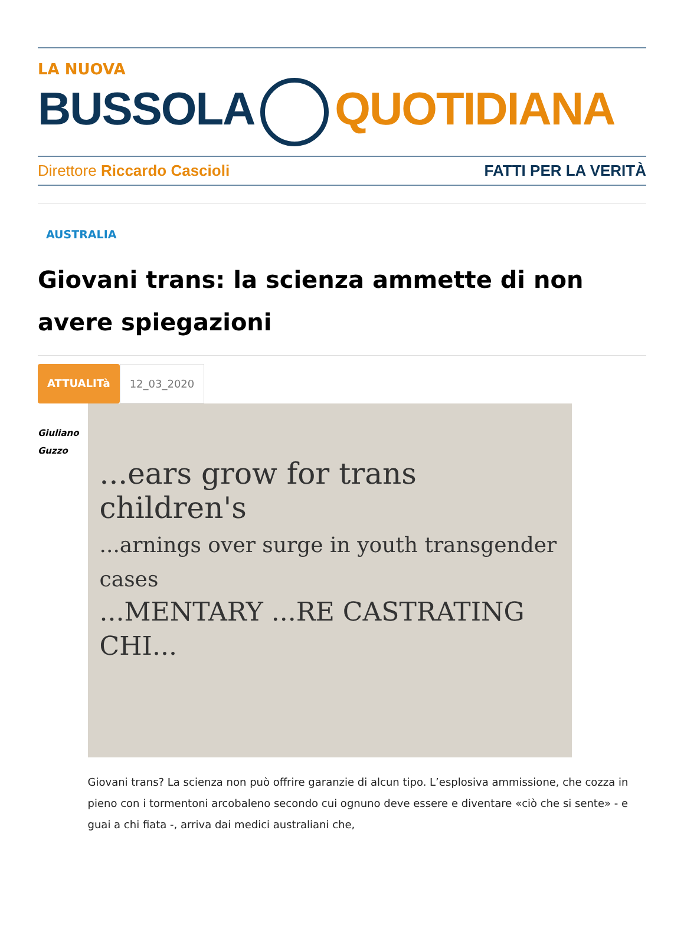LA NUOVA
BUSSOLA QUOTIDIANA
Direttore Riccardo Cascioli FATTI PER LA VERITÀ
AUSTRALIA
Giovani trans: la scienza ammette di non avere spiegazioni
ATTUALITà 12_03_2020
Giuliano
Guzzo
...ears grow for trans children's
...arnings over surge in youth transgender cases
...MENTARY ...RE CASTRATING CHI...
Giovani trans? La scienza non può offrire garanzie di alcun tipo. L’esplosiva ammissione, che cozza in pieno con i tormentoni arcobaleno secondo cui ognuno deve essere e diventare «ciò che si sente» - e guai a chi fiata -, arriva dai medici australiani che,